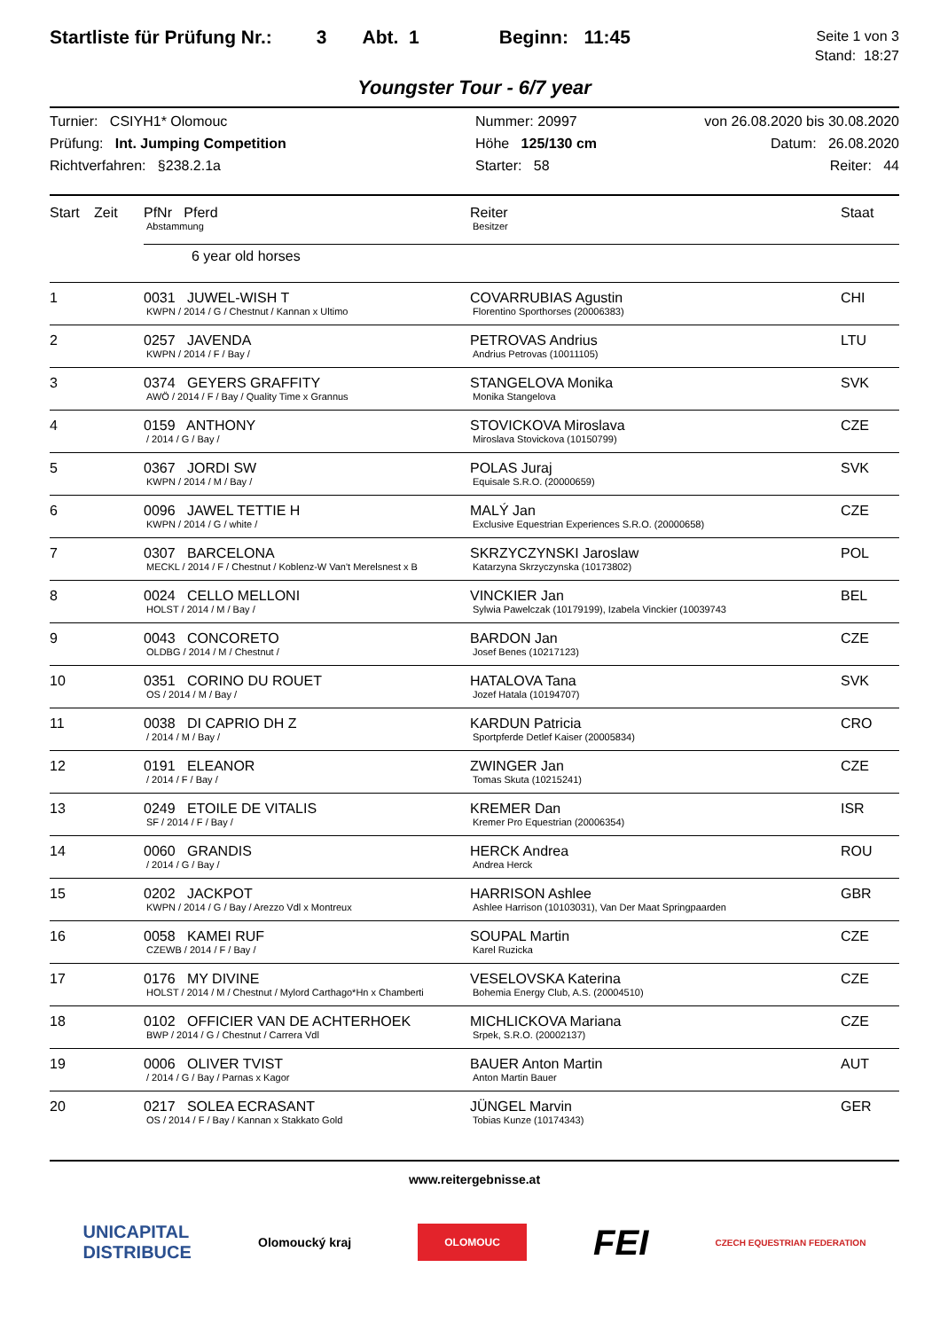Startliste für Prüfung Nr.: 3 Abt. 1 Beginn: 11:45
Seite 1 von 3
Stand: 18:27
Youngster Tour - 6/7 year
Turnier: CSIYH1* Olomouc
Prüfung: Int. Jumping Competition
Richtverfahren: §238.2.1a
Nummer: 20997
Höhe 125/130 cm
Starter: 58
von 26.08.2020 bis 30.08.2020
Datum: 26.08.2020
Reiter: 44
| Start | Zeit | PfNr Pferd Abstammung | Reiter Besitzer | Staat |
| --- | --- | --- | --- | --- |
| | | 6 year old horses | | |
| 1 | | 0031 JUWEL-WISH T KWPN / 2014 / G / Chestnut / Kannan x Ultimo | COVARRUBIAS Agustin Florentino Sporthorses (20006383) | CHI |
| 2 | | 0257 JAVENDA KWPN / 2014 / F / Bay / | PETROVAS Andrius Andrius Petrovas (10011105) | LTU |
| 3 | | 0374 GEYERS GRAFFITY AWÖ / 2014 / F / Bay / Quality Time x Grannus | STANGELOVA Monika Monika Stangelova | SVK |
| 4 | | 0159 ANTHONY / 2014 / G / Bay / | STOVICKOVA Miroslava Miroslava Stovickova (10150799) | CZE |
| 5 | | 0367 JORDI SW KWPN / 2014 / M / Bay / | POLAS Juraj Equisale S.R.O. (20000659) | SVK |
| 6 | | 0096 JAWEL TETTIE H KWPN / 2014 / G / white / | MALÝ Jan Exclusive Equestrian Experiences S.R.O. (20000658) | CZE |
| 7 | | 0307 BARCELONA MECKL / 2014 / F / Chestnut / Koblenz-W Van't Merelsnest x B | SKRZYCZYNSKI Jaroslaw Katarzyna Skrzyczynska (10173802) | POL |
| 8 | | 0024 CELLO MELLONI HOLST / 2014 / M / Bay / | VINCKIER Jan Sylwia Pawelczak (10179199), Izabela Vinckier (10039743 | BEL |
| 9 | | 0043 CONCORETO OLDBG / 2014 / M / Chestnut / | BARDON Jan Josef Benes (10217123) | CZE |
| 10 | | 0351 CORINO DU ROUET OS / 2014 / M / Bay / | HATALOVA Tana Jozef Hatala (10194707) | SVK |
| 11 | | 0038 DI CAPRIO DH Z / 2014 / M / Bay / | KARDUN Patricia Sportpferde Detlef Kaiser (20005834) | CRO |
| 12 | | 0191 ELEANOR / 2014 / F / Bay / | ZWINGER Jan Tomas Skuta (10215241) | CZE |
| 13 | | 0249 ETOILE DE VITALIS SF / 2014 / F / Bay / | KREMER Dan Kremer Pro Equestrian (20006354) | ISR |
| 14 | | 0060 GRANDIS / 2014 / G / Bay / | HERCK Andrea Andrea Herck | ROU |
| 15 | | 0202 JACKPOT KWPN / 2014 / G / Bay / Arezzo Vdl x Montreux | HARRISON Ashlee Ashlee Harrison (10103031), Van Der Maat Springpaarden | GBR |
| 16 | | 0058 KAMEI RUF CZEWB / 2014 / F / Bay / | SOUPAL Martin Karel Ruzicka | CZE |
| 17 | | 0176 MY DIVINE HOLST / 2014 / M / Chestnut / Mylord Carthago*Hn x Chamberti | VESELOVSKA Katerina Bohemia Energy Club, A.S. (20004510) | CZE |
| 18 | | 0102 OFFICIER VAN DE ACHTERHOEK BWP / 2014 / G / Chestnut / Carrera Vdl | MICHLICKOVA Mariana Srpek, S.R.O. (20002137) | CZE |
| 19 | | 0006 OLIVER TVIST / 2014 / G / Bay / Parnas x Kagor | BAUER Anton Martin Anton Martin Bauer | AUT |
| 20 | | 0217 SOLEA ECRASANT OS / 2014 / F / Bay / Kannan x Stakkato Gold | JÜNGEL Marvin Tobias Kunze (10174343) | GER |
www.reitergebnisse.at
UNICAPITAL
DISTRIBUCE Olomoucký kraj OLOMOUC FEI CZECH EQUESTRIAN FEDERATION